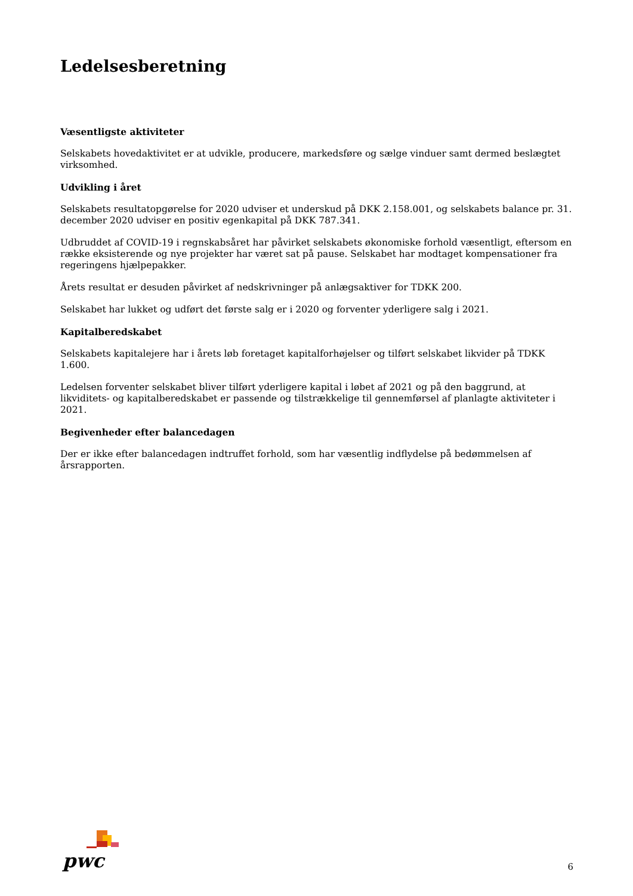Ledelsesberetning
Væsentligste aktiviteter
Selskabets hovedaktivitet er at udvikle, producere, markedsføre og sælge vinduer samt dermed beslægtet virksomhed.
Udvikling i året
Selskabets resultatopgørelse for 2020 udviser et underskud på DKK 2.158.001, og selskabets balance pr. 31. december 2020 udviser en positiv egenkapital på DKK 787.341.
Udbruddet af COVID-19 i regnskabsåret har påvirket selskabets økonomiske forhold væsentligt, eftersom en række eksisterende og nye projekter har været sat på pause. Selskabet har modtaget kompensationer fra regeringens hjælpepakker.
Årets resultat er desuden påvirket af nedskrivninger på anlægsaktiver for TDKK 200.
Selskabet har lukket og udført det første salg er i 2020 og forventer yderligere salg i 2021.
Kapitalberedskabet
Selskabets kapitalejere har i årets løb foretaget kapitalforhøjelser og tilført selskabet likvider på TDKK 1.600.
Ledelsen forventer selskabet bliver tilført yderligere kapital i løbet af 2021 og på den baggrund, at likviditets- og kapitalberedskabet er passende og tilstrækkelige til gennemførsel af planlagte aktiviteter i 2021.
Begivenheder efter balancedagen
Der er ikke efter balancedagen indtruffet forhold, som har væsentlig indflydelse på bedømmelsen af årsrapporten.
pwc
6